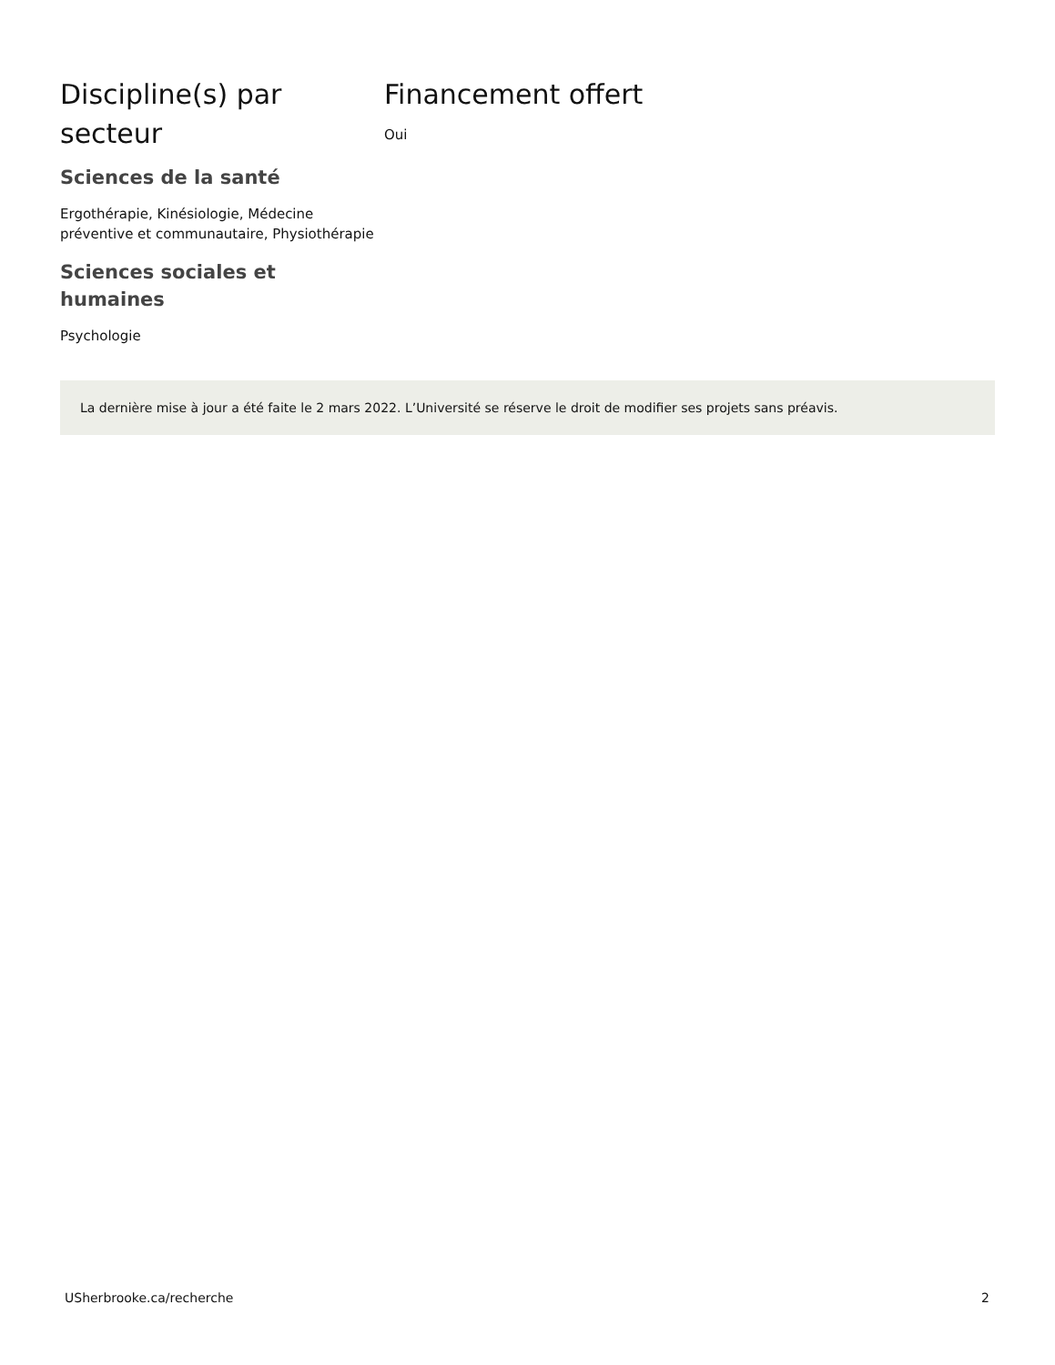Discipline(s) par secteur
Sciences de la santé
Ergothérapie, Kinésiologie, Médecine préventive et communautaire, Physiothérapie
Sciences sociales et humaines
Psychologie
Financement offert
Oui
La dernière mise à jour a été faite le 2 mars 2022. L’Université se réserve le droit de modifier ses projets sans préavis.
USherbrooke.ca/recherche 2